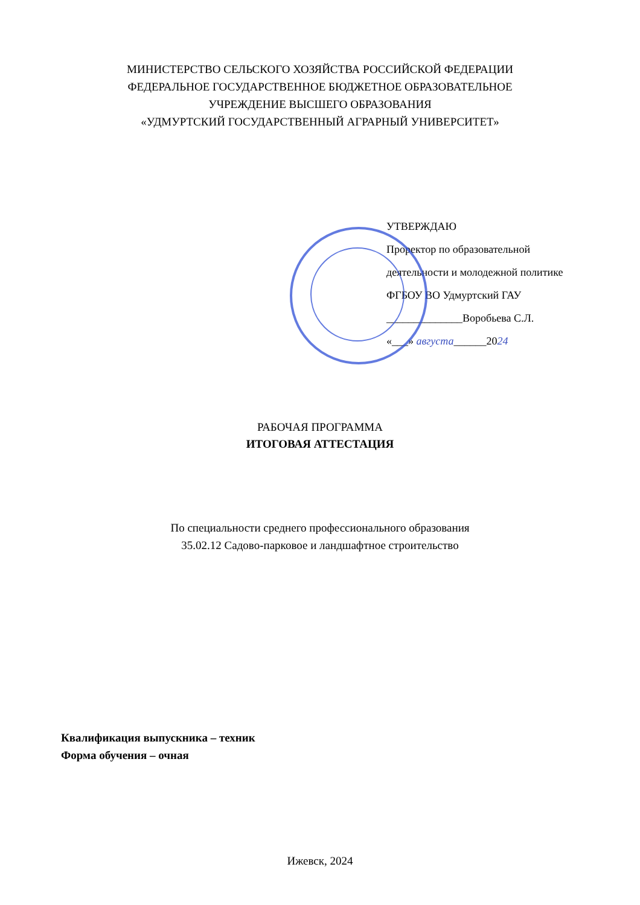МИНИСТЕРСТВО СЕЛЬСКОГО ХОЗЯЙСТВА РОССИЙСКОЙ ФЕДЕРАЦИИ
ФЕДЕРАЛЬНОЕ ГОСУДАРСТВЕННОЕ БЮДЖЕТНОЕ ОБРАЗОВАТЕЛЬНОЕ
УЧРЕЖДЕНИЕ ВЫСШЕГО ОБРАЗОВАНИЯ
«УДМУРТСКИЙ ГОСУДАРСТВЕННЫЙ АГРАРНЫЙ УНИВЕРСИТЕТ»
УТВЕРЖДАЮ
Проректор по образовательной
деятельности и молодежной политике
ФГБОУ ВО Удмуртский ГАУ
______________Воробьева С.Л.
«___» августа______2024
РАБОЧАЯ ПРОГРАММА
ИТОГОВАЯ АТТЕСТАЦИЯ
По специальности среднего профессионального образования
35.02.12 Садово-парковое и ландшафтное строительство
Квалификация выпускника – техник
Форма обучения – очная
Ижевск, 2024